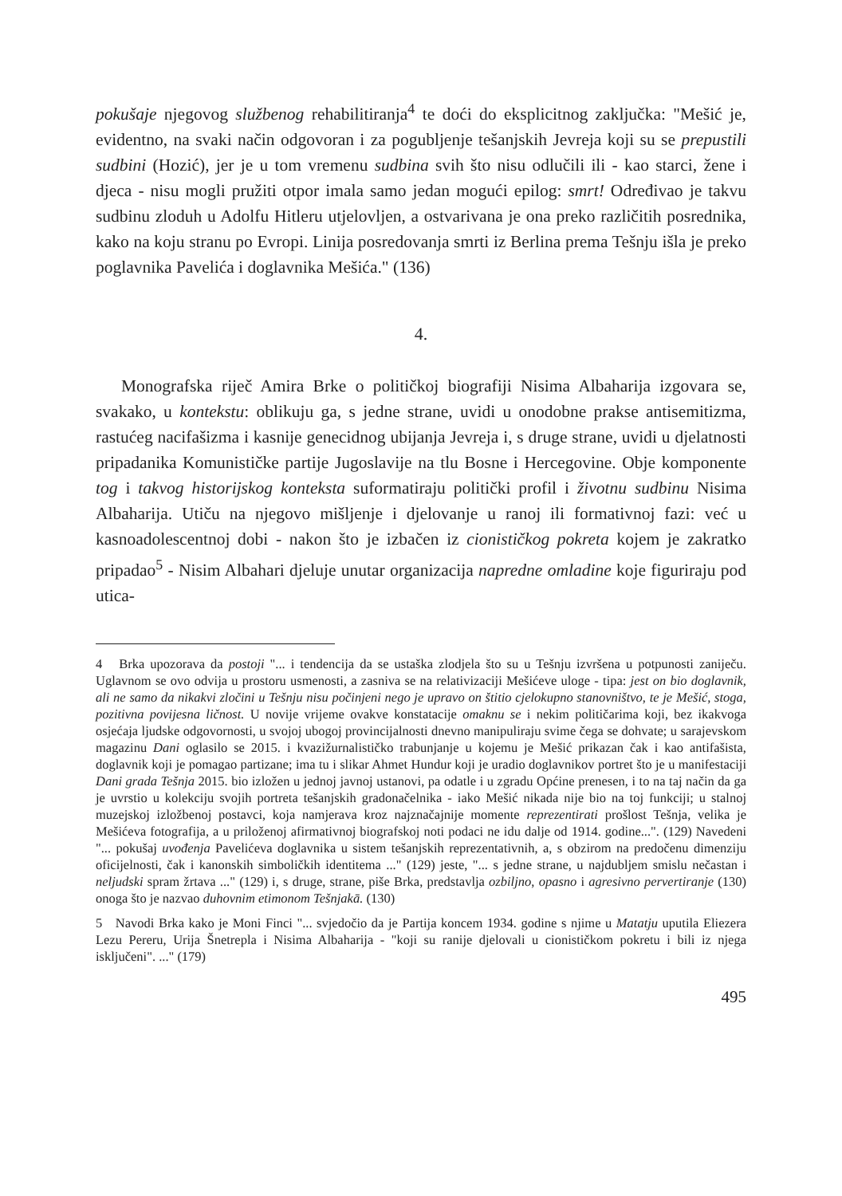pokušaje njegovog službenog rehabilitiranja<sup>4</sup> te doći do eksplicitnog zaključka: "Mešić je, evidentno, na svaki način odgovoran i za pogubljenje tešanjskih Jevreja koji su se prepustili sudbini (Hozić), jer je u tom vremenu sudbina svih što nisu odlučili ili - kao starci, žene i djeca - nisu mogli pružiti otpor imala samo jedan mogući epilog: smrt! Određivao je takvu sudbinu zloduh u Adolfu Hitleru utjelovljen, a ostvarivana je ona preko različitih posrednika, kako na koju stranu po Evropi. Linija posredovanja smrti iz Berlina prema Tešnju išla je preko poglavnika Pavelića i doglavnika Mešića." (136)
4.
Monografska riječ Amira Brke o političkoj biografiji Nisima Albaharija izgovara se, svakako, u kontekstu: oblikuju ga, s jedne strane, uvidi u onodobne prakse antisemitizma, rastućeg nacifašizma i kasnije genecidnog ubijanja Jevreja i, s druge strane, uvidi u djelatnosti pripadanika Komunističke partije Jugoslavije na tlu Bosne i Hercegovine. Obje komponente tog i takvog historijskog konteksta suformatiraju politički profil i životnu sudbinu Nisima Albaharija. Utiču na njegovo mišljenje i djelovanje u ranoj ili formativnoj fazi: već u kasnoadolescentnoj dobi - nakon što je izbačen iz cionističkog pokreta kojem je zakratko pripadao<sup>5</sup> - Nisim Albahari djeluje unutar organizacija napredne omladine koje figuriraju pod utica-
4 Brka upozorava da postoji "... i tendencija da se ustaška zlodjela što su u Tešnju izvršena u potpunosti zaniječu. Uglavnom se ovo odvija u prostoru usmenosti, a zasniva se na relativizaciji Mešićeve uloge - tipa: jest on bio doglavnik, ali ne samo da nikakvi zločini u Tešnju nisu počinjeni nego je upravo on štitio cjelokupno stanovništvo, te je Mešić, stoga, pozitivna povijesna ličnost. U novije vrijeme ovakve konstatacije omaknu se i nekim političarima koji, bez ikakvoga osjećaja ljudske odgovornosti, u svojoj ubogoj provincijalnosti dnevno manipuliraju svime čega se dohvate; u sarajevskom magazinu Dani oglasilo se 2015. i kvazižurnalističko trabunjanje u kojemu je Mešić prikazan čak i kao antifašista, doglavnik koji je pomagao partizane; ima tu i slikar Ahmet Hundur koji je uradio doglavnikov portret što je u manifestaciji Dani grada Tešnja 2015. bio izložen u jednoj javnoj ustanovi, pa odatle i u zgradu Općine prenesen, i to na taj način da ga je uvrstio u kolekciju svojih portreta tešanjskih gradonačelnika - iako Mešić nikada nije bio na toj funkciji; u stalnoj muzejskoj izložbenoj postavci, koja namjerava kroz najznačajnije momente reprezentirati prošlost Tešnja, velika je Mešićeva fotografija, a u priloženoj afirmativnoj biografskoj noti podaci ne idu dalje od 1914. godine...". (129) Navedeni "... pokušaj uvođenja Pavelićeva doglavnika u sistem tešanjskih reprezentativnih, a, s obzirom na predočenu dimenziju oficijelnosti, čak i kanonskih simboličkih identitema ..." (129) jeste, "... s jedne strane, u najdubljem smislu nečastan i neljudski spram žrtava ..." (129) i, s druge, strane, piše Brka, predstavlja ozbiljno, opasno i agresivno pervertiranje (130) onoga što je nazvao duhovnim etimonom Tešnjakā. (130)
5 Navodi Brka kako je Moni Finci "... svjedočio da je Partija koncem 1934. godine s njime u Matatju uputila Eliezera Lezu Pereru, Urija Šnetrepla i Nisima Albaharija - "koji su ranije djelovali u cionističkom pokretu i bili iz njega isključeni". ..." (179)
495